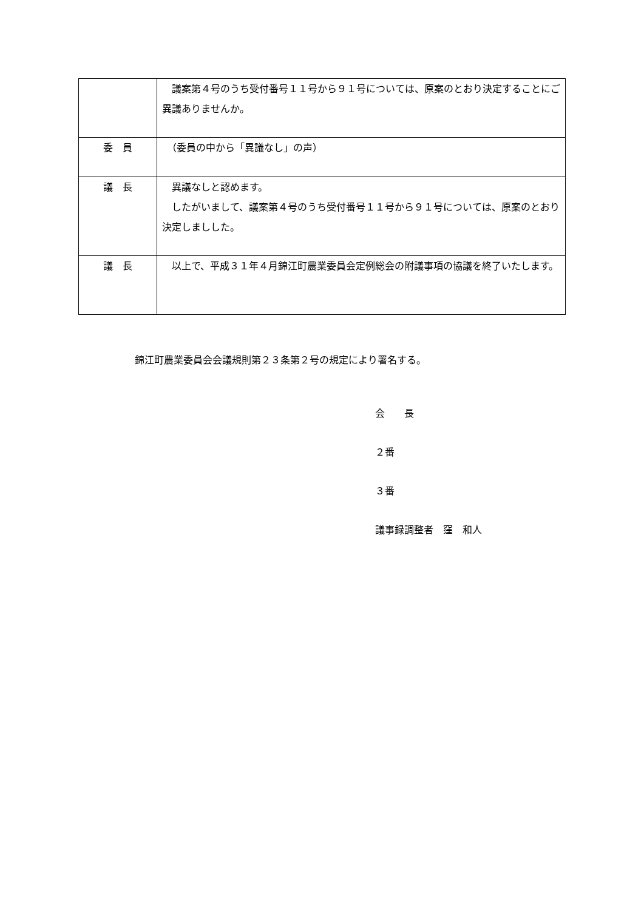| | 議案第４号のうち受付番号１１号から９１号については、原案のとおり決定することにご異議ありませんか。 |
| 委 員 | （委員の中から「異議なし」の声） |
| 議 長 | 異議なしと認めます。 したがいまして、議案第４号のうち受付番号１１号から９１号については、原案のとおり決定しましした。 |
| 議 長 | 以上で、平成３１年４月錦江町農業委員会定例総会の附議事項の協議を終了いたします。 |
錦江町農業委員会会議規則第２３条第２号の規定により署名する。
会　　長
２番
３番
議事録調整者　窪　和人